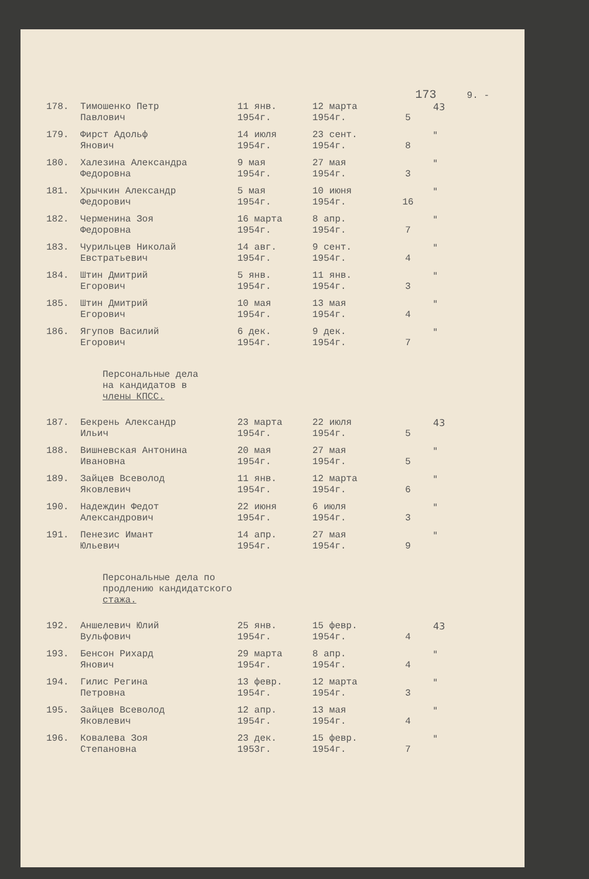173 9. -
| 178. | Тимошенко Петр Павлович | 11 янв. 1954г. | 12 марта 1954г. | 5 | 43 |
| 179. | Фирст Адольф Янович | 14 июля 1954г. | 23 сент. 1954г. | 8 | " |
| 180. | Халезина Александра Федоровна | 9 мая 1954г. | 27 мая 1954г. | 3 | " |
| 181. | Хрычкин Александр Федорович | 5 мая 1954г. | 10 июня 1954г. | 16 | " |
| 182. | Черменина Зоя Федоровна | 16 марта 1954г. | 8 апр. 1954г. | 7 | " |
| 183. | Чурильцев Николай Евстратьевич | 14 авг. 1954г. | 9 сент. 1954г. | 4 | " |
| 184. | Штин Дмитрий Егорович | 5 янв. 1954г. | 11 янв. 1954г. | 3 | " |
| 185. | Штин Дмитрий Егорович | 10 мая 1954г. | 13 мая 1954г. | 4 | " |
| 186. | Ягупов Василий Егорович | 6 дек. 1954г. | 9 дек. 1954г. | 7 | " |
Персональные дела
на кандидатов в
члены КПСС.
| 187. | Бекрень Александр Ильич | 23 марта 1954г. | 22 июля 1954г. | 5 | 43 |
| 188. | Вишневская Антонина Ивановна | 20 мая 1954г. | 27 мая 1954г. | 5 | " |
| 189. | Зайцев Всеволод Яковлевич | 11 янв. 1954г. | 12 марта 1954г. | 6 | " |
| 190. | Надеждин Федот Александрович | 22 июня 1954г. | 6 июля 1954г. | 3 | " |
| 191. | Пенезис Имант Юльевич | 14 апр. 1954г. | 27 мая 1954г. | 9 | " |
Персональные дела по
продлению кандидатского
стажа.
| 192. | Аншелевич Юлий Вульфович | 25 янв. 1954г. | 15 февр. 1954г. | 4 | 43 |
| 193. | Бенсон Рихард Янович | 29 марта 1954г. | 8 апр. 1954г. | 4 | " |
| 194. | Гилис Регина Петровна | 13 февр. 1954г. | 12 марта 1954г. | 3 | " |
| 195. | Зайцев Всеволод Яковлевич | 12 апр. 1954г. | 13 мая 1954г. | 4 | " |
| 196. | Ковалева Зоя Степановна | 23 дек. 1953г. | 15 февр. 1954г. | 7 | " |